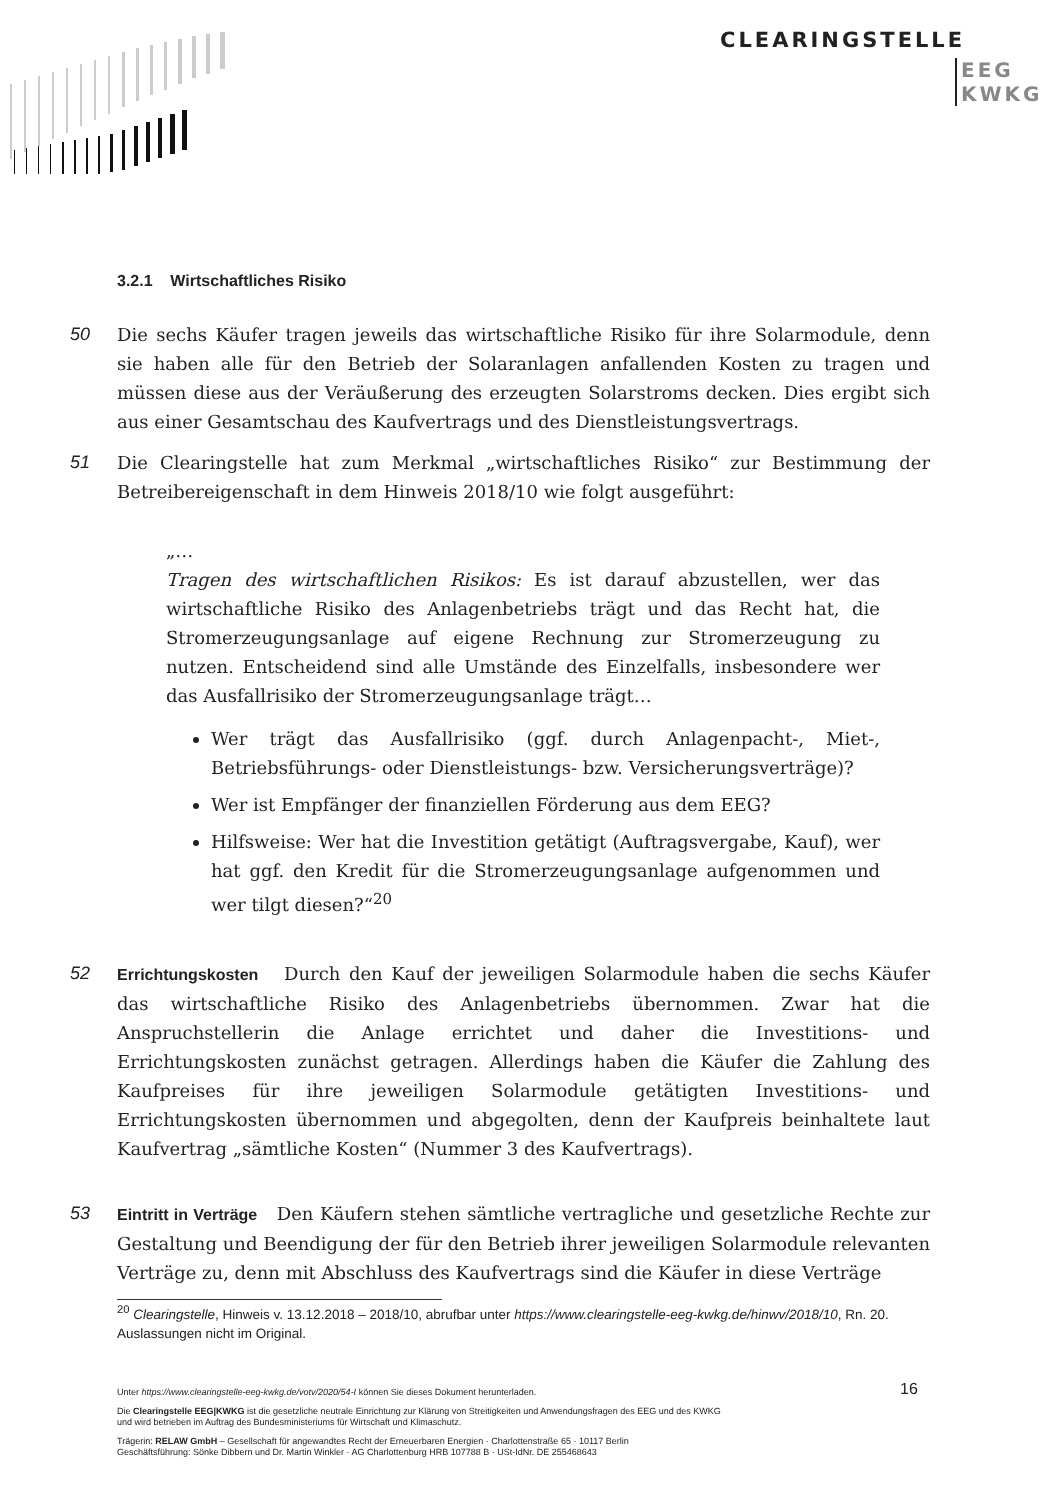CLEARINGSTELLE
EEG
KWKG
3.2.1 Wirtschaftliches Risiko
50 Die sechs Käufer tragen jeweils das wirtschaftliche Risiko für ihre Solarmodule, denn sie haben alle für den Betrieb der Solaranlagen anfallenden Kosten zu tragen und müssen diese aus der Veräußerung des erzeugten Solarstroms decken. Dies ergibt sich aus einer Gesamtschau des Kaufvertrags und des Dienstleistungsvertrags.
51 Die Clearingstelle hat zum Merkmal „wirtschaftliches Risiko“ zur Bestimmung der Betreibereigenschaft in dem Hinweis 2018/10 wie folgt ausgeführt:
„…
Tragen des wirtschaftlichen Risikos: Es ist darauf abzustellen, wer das wirtschaftliche Risiko des Anlagenbetriebs trägt und das Recht hat, die Stromerzeugungsanlage auf eigene Rechnung zur Stromerzeugung zu nutzen. Entscheidend sind alle Umstände des Einzelfalls, insbesondere wer das Ausfallrisiko der Stromerzeugungsanlage trägt…
Wer trägt das Ausfallrisiko (ggf. durch Anlagenpacht-, Miet-, Betriebsführungs- oder Dienstleistungs- bzw. Versicherungsverträge)?
Wer ist Empfänger der finanziellen Förderung aus dem EEG?
Hilfsweise: Wer hat die Investition getätigt (Auftragsvergabe, Kauf), wer hat ggf. den Kredit für die Stromerzeugungsanlage aufgenommen und wer tilgt diesen?“<sup>20</sup>
52 Errichtungskosten Durch den Kauf der jeweiligen Solarmodule haben die sechs Käufer das wirtschaftliche Risiko des Anlagenbetriebs übernommen. Zwar hat die Anspruchstellerin die Anlage errichtet und daher die Investitions- und Errichtungskosten zunächst getragen. Allerdings haben die Käufer die Zahlung des Kaufpreises für ihre jeweiligen Solarmodule getätigten Investitions- und Errichtungskosten übernommen und abgegolten, denn der Kaufpreis beinhaltete laut Kaufvertrag „sämtliche Kosten“ (Nummer 3 des Kaufvertrags).
53 Eintritt in Verträge Den Käufern stehen sämtliche vertragliche und gesetzliche Rechte zur Gestaltung und Beendigung der für den Betrieb ihrer jeweiligen Solarmodule relevanten Verträge zu, denn mit Abschluss des Kaufvertrags sind die Käufer in diese Verträge
<sup>20</sup> Clearingstelle, Hinweis v. 13.12.2018 – 2018/10, abrufbar unter https://www.clearingstelle-eeg-kwkg.de/hinwv/2018/10, Rn. 20. Auslassungen nicht im Original.
16
Unter https://www.clearingstelle-eeg-kwkg.de/votv/2020/54-I können Sie dieses Dokument herunterladen.
Die Clearingstelle EEG|KWKG ist die gesetzliche neutrale Einrichtung zur Klärung von Streitigkeiten und Anwendungsfragen des EEG und des KWKG
und wird betrieben im Auftrag des Bundesministeriums für Wirtschaft und Klimaschutz.
Trägerin: RELAW GmbH – Gesellschaft für angewandtes Recht der Erneuerbaren Energien · Charlottenstraße 65 · 10117 Berlin
Geschäftsführung: Sönke Dibbern und Dr. Martin Winkler · AG Charlottenburg HRB 107788 B · USt-IdNr. DE 255468643